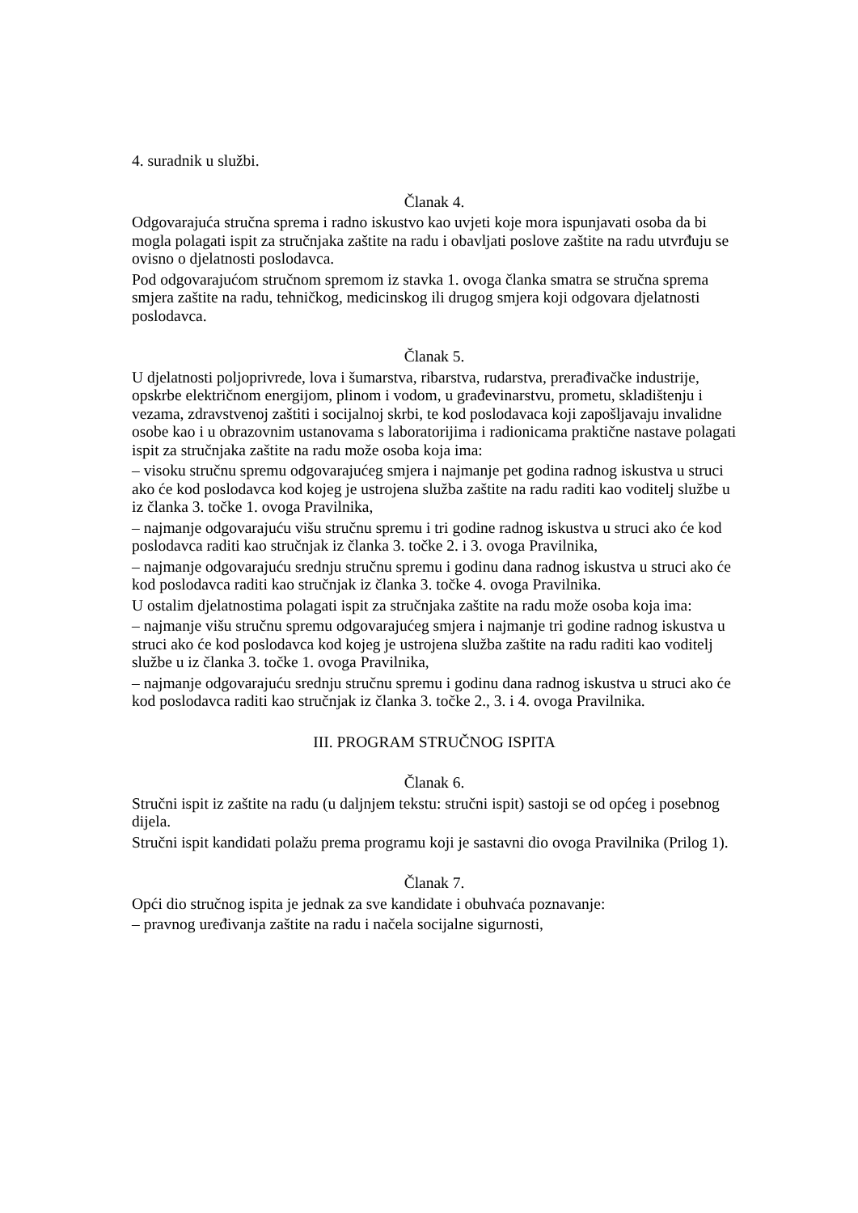4. suradnik u službi.
Članak 4.
Odgovarajuća stručna sprema i radno iskustvo kao uvjeti koje mora ispunjavati osoba da bi mogla polagati ispit za stručnjaka zaštite na radu i obavljati poslove zaštite na radu utvrđuju se ovisno o djelatnosti poslodavca.
Pod odgovarajućom stručnom spremom iz stavka 1. ovoga članka smatra se stručna sprema smjera zaštite na radu, tehničkog, medicinskog ili drugog smjera koji odgovara djelatnosti poslodavca.
Članak 5.
U djelatnosti poljoprivrede, lova i šumarstva, ribarstva, rudarstva, prerađivačke industrije, opskrbe električnom energijom, plinom i vodom, u građevinarstvu, prometu, skladištenju i vezama, zdravstvenoj zaštiti i socijalnoj skrbi, te kod poslodavaca koji zapošljavaju invalidne osobe kao i u obrazovnim ustanovama s laboratorijima i radionicama praktične nastave polagati ispit za stručnjaka zaštite na radu može osoba koja ima:
– visoku stručnu spremu odgovarajućeg smjera i najmanje pet godina radnog iskustva u struci ako će kod poslodavca kod kojeg je ustrojena služba zaštite na radu raditi kao voditelj službe u iz članka 3. točke 1. ovoga Pravilnika,
– najmanje odgovarajuću višu stručnu spremu i tri godine radnog iskustva u struci ako će kod poslodavca raditi kao stručnjak iz članka 3. točke 2. i 3. ovoga Pravilnika,
– najmanje odgovarajuću srednju stručnu spremu i godinu dana radnog iskustva u struci ako će kod poslodavca raditi kao stručnjak iz članka 3. točke 4. ovoga Pravilnika.
U ostalim djelatnostima polagati ispit za stručnjaka zaštite na radu može osoba koja ima:
– najmanje višu stručnu spremu odgovarajućeg smjera i najmanje tri godine radnog iskustva u struci ako će kod poslodavca kod kojeg je ustrojena služba zaštite na radu raditi kao voditelj službe u iz članka 3. točke 1. ovoga Pravilnika,
– najmanje odgovarajuću srednju stručnu spremu i godinu dana radnog iskustva u struci ako će kod poslodavca raditi kao stručnjak iz članka 3. točke 2., 3. i 4. ovoga Pravilnika.
III. PROGRAM STRUČNOG ISPITA
Članak 6.
Stručni ispit iz zaštite na radu (u daljnjem tekstu: stručni ispit) sastoji se od općeg i posebnog dijela.
Stručni ispit kandidati polažu prema programu koji je sastavni dio ovoga Pravilnika (Prilog 1).
Članak 7.
Opći dio stručnog ispita je jednak za sve kandidate i obuhvaća poznavanje:
– pravnog uređivanja zaštite na radu i načela socijalne sigurnosti,